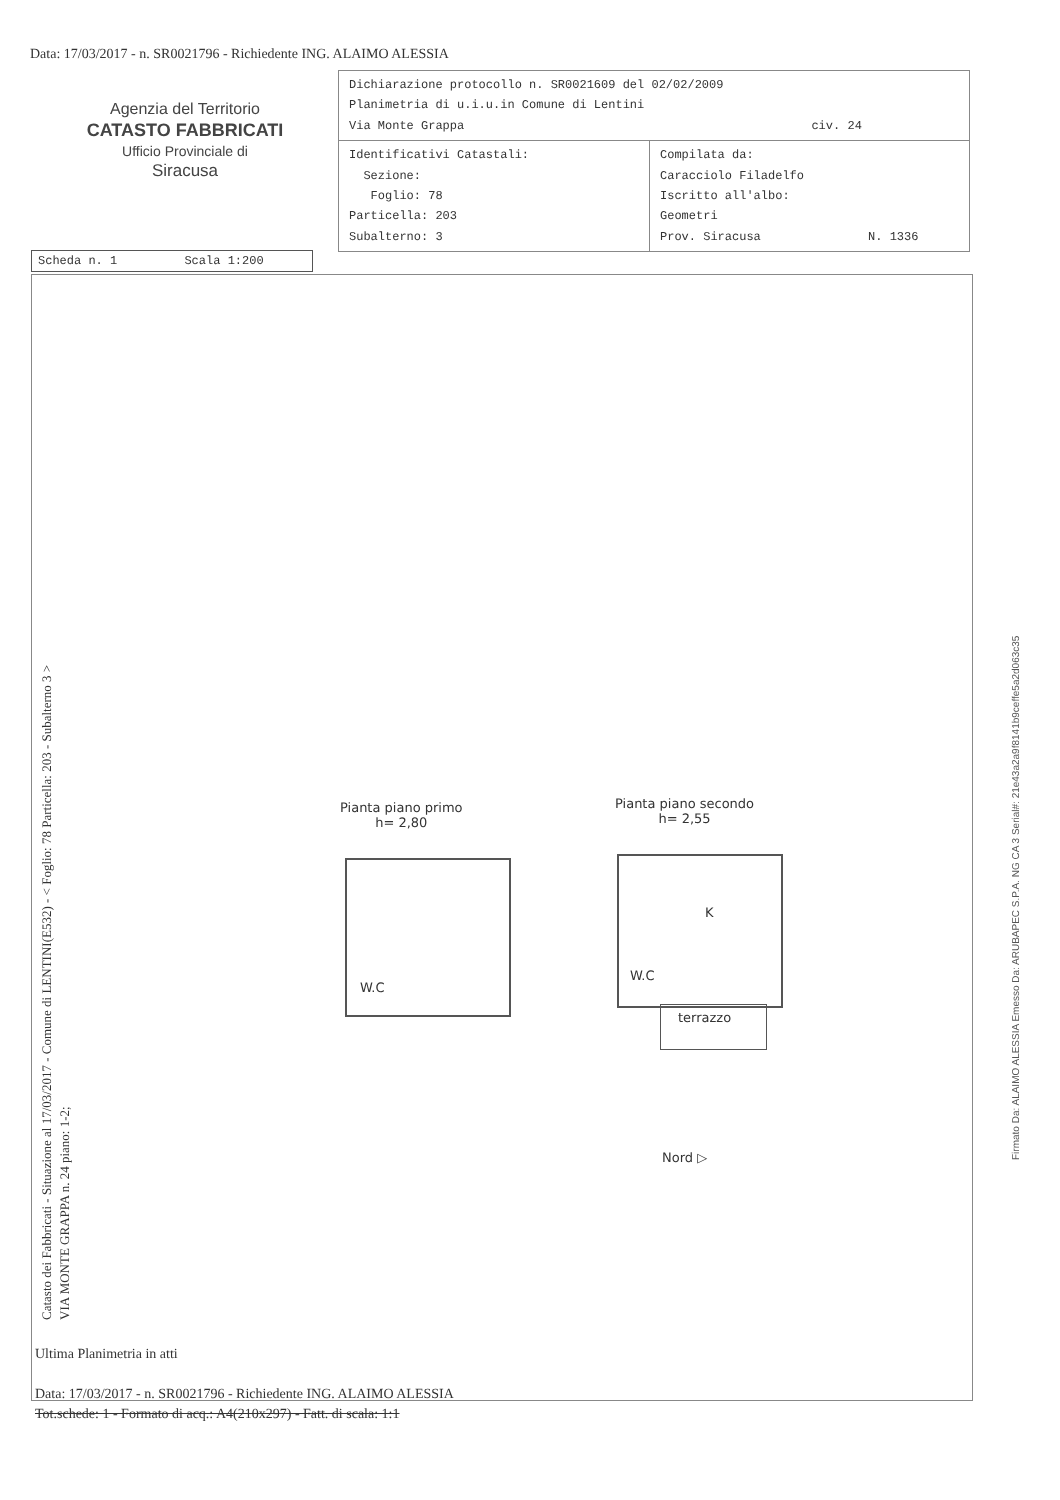Data: 17/03/2017 - n. SR0021796 - Richiedente ING. ALAIMO ALESSIA
Agenzia del Territorio
CATASTO FABBRICATI
Ufficio Provinciale di
Siracusa
| Dichiarazione protocollo n. SR0021609 del 02/02/2009 Planimetria di u.i.u.in Comune di Lentini Via Monte Grappa civ. 24 | |
| Identificativi Catastali: Sezione: Foglio: 78 Particella: 203 Subalterno: 3 | Compilata da: Caracciolo Filadelfo Iscritto all'albo: Geometri Prov. Siracusa N. 1336 |
Scheda n. 1 Scala 1:200
Catasto dei Fabbricati - Situazione al 17/03/2017 - Comune di LENTINI(E532) - < Foglio: 78 Particella: 203 - Subalterno 3 >
VIA MONTE GRAPPA n. 24 piano: 1-2;
Pianta piano primo
h= 2,80
W.C
Pianta piano secondo
h= 2,55
K
W.C
terrazzo
Nord ▷
Ultima Planimetria in atti
Data: 17/03/2017 - n. SR0021796 - Richiedente ING. ALAIMO ALESSIA
Tot.schede: 1 - Formato di acq.: A4(210x297) - Fatt. di scala: 1:1
Firmato Da: ALAIMO ALESSIA Emesso Da: ARUBAPEC S.P.A. NG CA 3 Serial#: 21e43a2a9f8141b9ceffe5a2d063c35